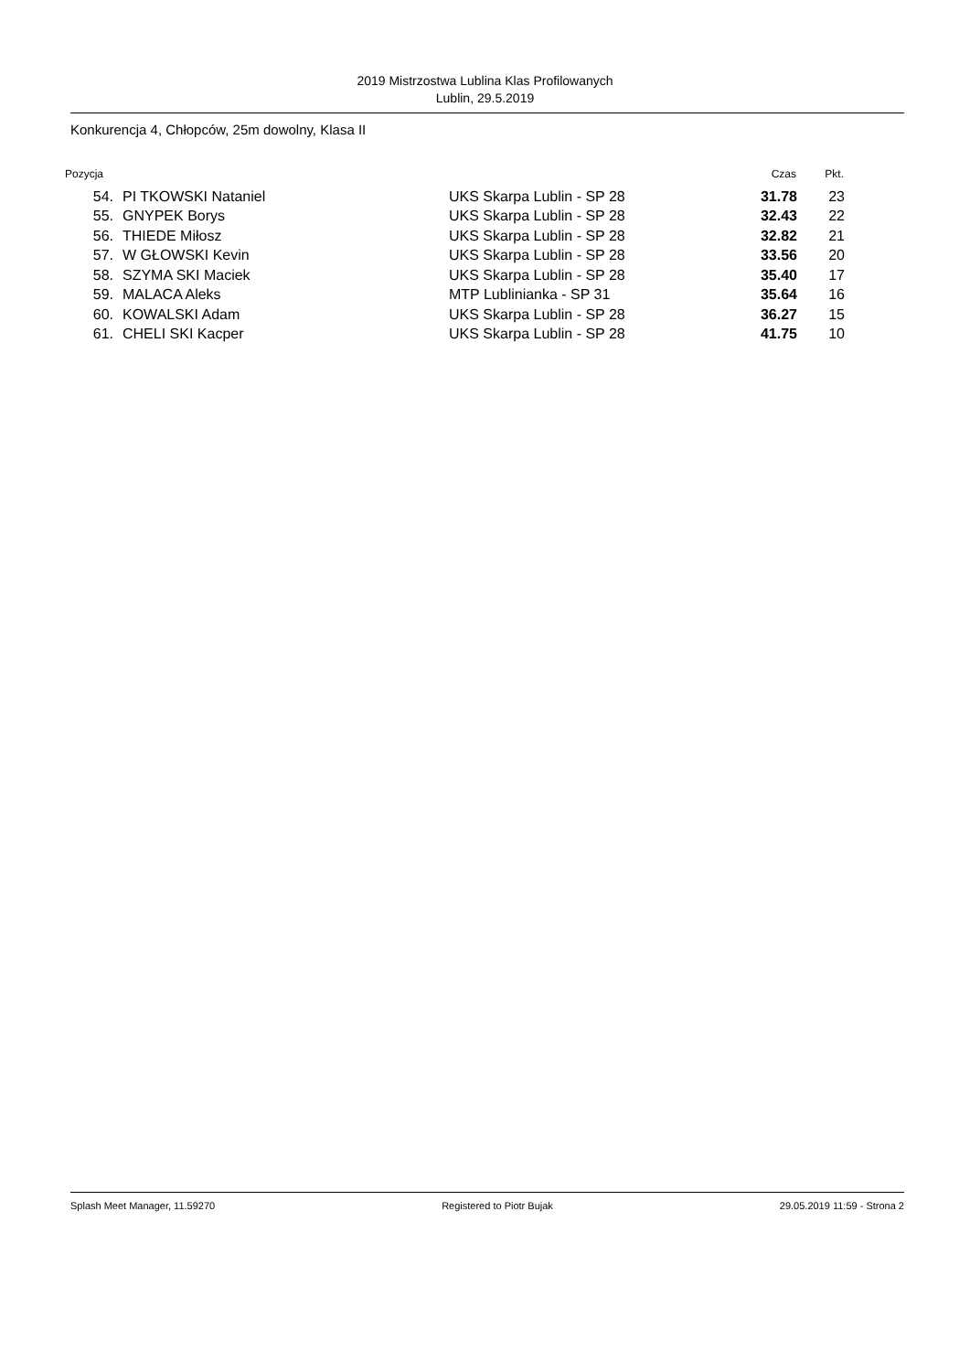2019 Mistrzostwa Lublina Klas Profilowanych
Lublin, 29.5.2019
Konkurencja 4, Chłopców, 25m dowolny, Klasa II
| Pozycja | | | | Czas | Pkt. |
| --- | --- | --- | --- | --- | --- |
| 54. | | PI TKOWSKI Nataniel | UKS Skarpa Lublin - SP 28 | 31.78 | 23 |
| 55. | | GNYPEK Borys | UKS Skarpa Lublin - SP 28 | 32.43 | 22 |
| 56. | | THIEDE Miłosz | UKS Skarpa Lublin - SP 28 | 32.82 | 21 |
| 57. | | W GŁOWSKI Kevin | UKS Skarpa Lublin - SP 28 | 33.56 | 20 |
| 58. | | SZYMA SKI Maciek | UKS Skarpa Lublin - SP 28 | 35.40 | 17 |
| 59. | | MALACA Aleks | MTP Lublinianka - SP 31 | 35.64 | 16 |
| 60. | | KOWALSKI Adam | UKS Skarpa Lublin - SP 28 | 36.27 | 15 |
| 61. | | CHELI SKI Kacper | UKS Skarpa Lublin - SP 28 | 41.75 | 10 |
Splash Meet Manager, 11.59270 Registered to Piotr Bujak 29.05.2019 11:59 - Strona 2